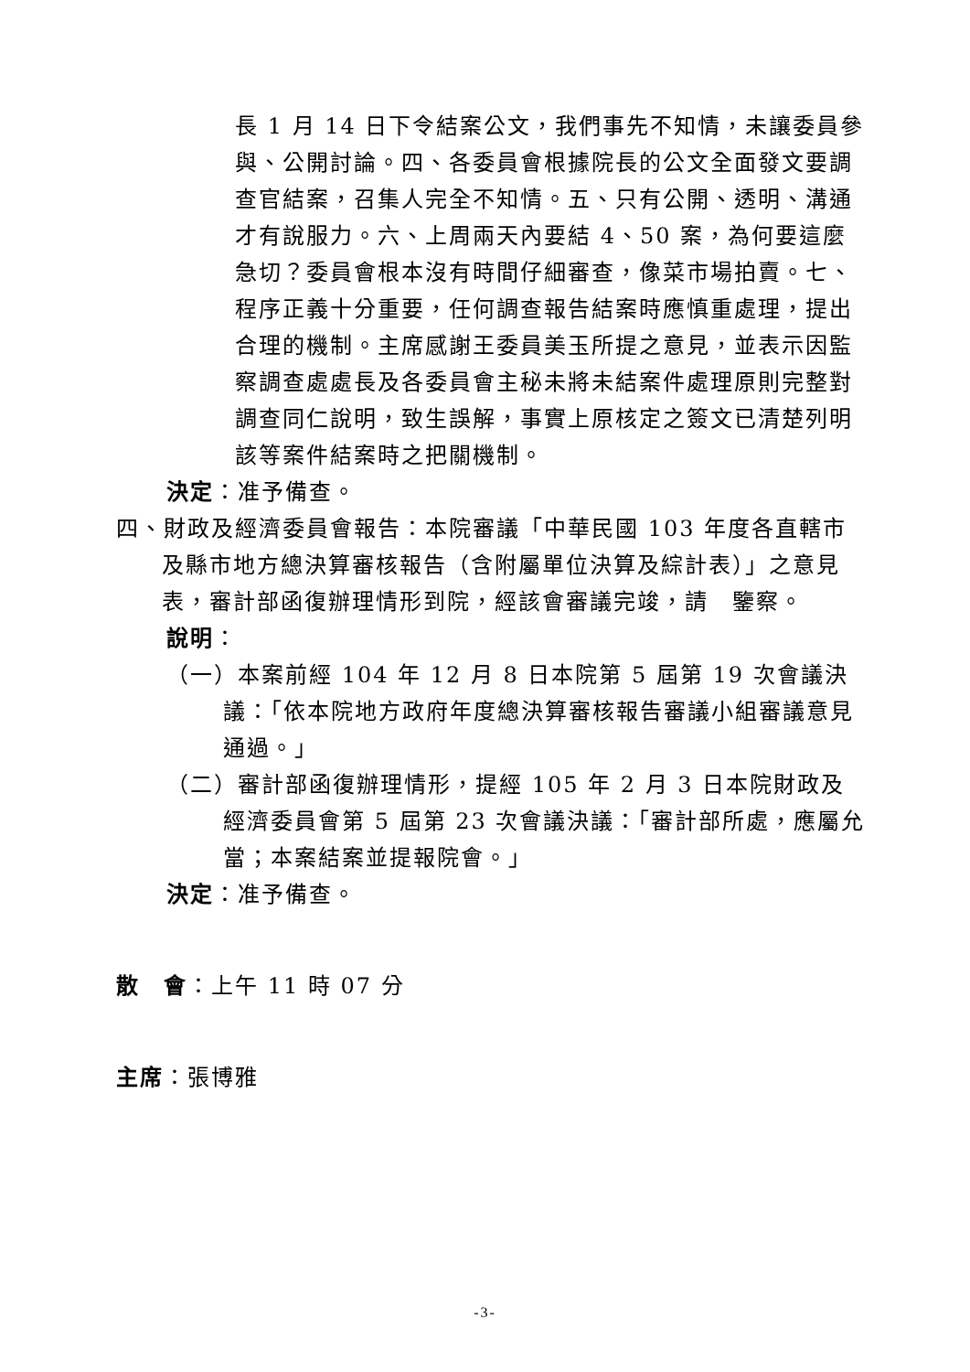長 1 月 14 日下令結案公文，我們事先不知情，未讓委員參與、公開討論。四、各委員會根據院長的公文全面發文要調查官結案，召集人完全不知情。五、只有公開、透明、溝通才有說服力。六、上周兩天內要結 4、50 案，為何要這麼急切？委員會根本沒有時間仔細審查，像菜市場拍賣。七、程序正義十分重要，任何調查報告結案時應慎重處理，提出合理的機制。主席感謝王委員美玉所提之意見，並表示因監察調查處處長及各委員會主秘未將未結案件處理原則完整對調查同仁說明，致生誤解，事實上原核定之簽文已清楚列明該等案件結案時之把關機制。
決定：准予備查。
四、財政及經濟委員會報告：本院審議「中華民國 103 年度各直轄市及縣市地方總決算審核報告（含附屬單位決算及綜計表）」之意見表，審計部函復辦理情形到院，經該會審議完竣，請　鑒察。
說明：
（一）本案前經 104 年 12 月 8 日本院第 5 屆第 19 次會議決議：「依本院地方政府年度總決算審核報告審議小組審議意見通過。」
（二）審計部函復辦理情形，提經 105 年 2 月 3 日本院財政及經濟委員會第 5 屆第 23 次會議決議：「審計部所處，應屬允當；本案結案並提報院會。」
決定：准予備查。
散　會：上午 11 時 07 分
主席：張博雅
-3-